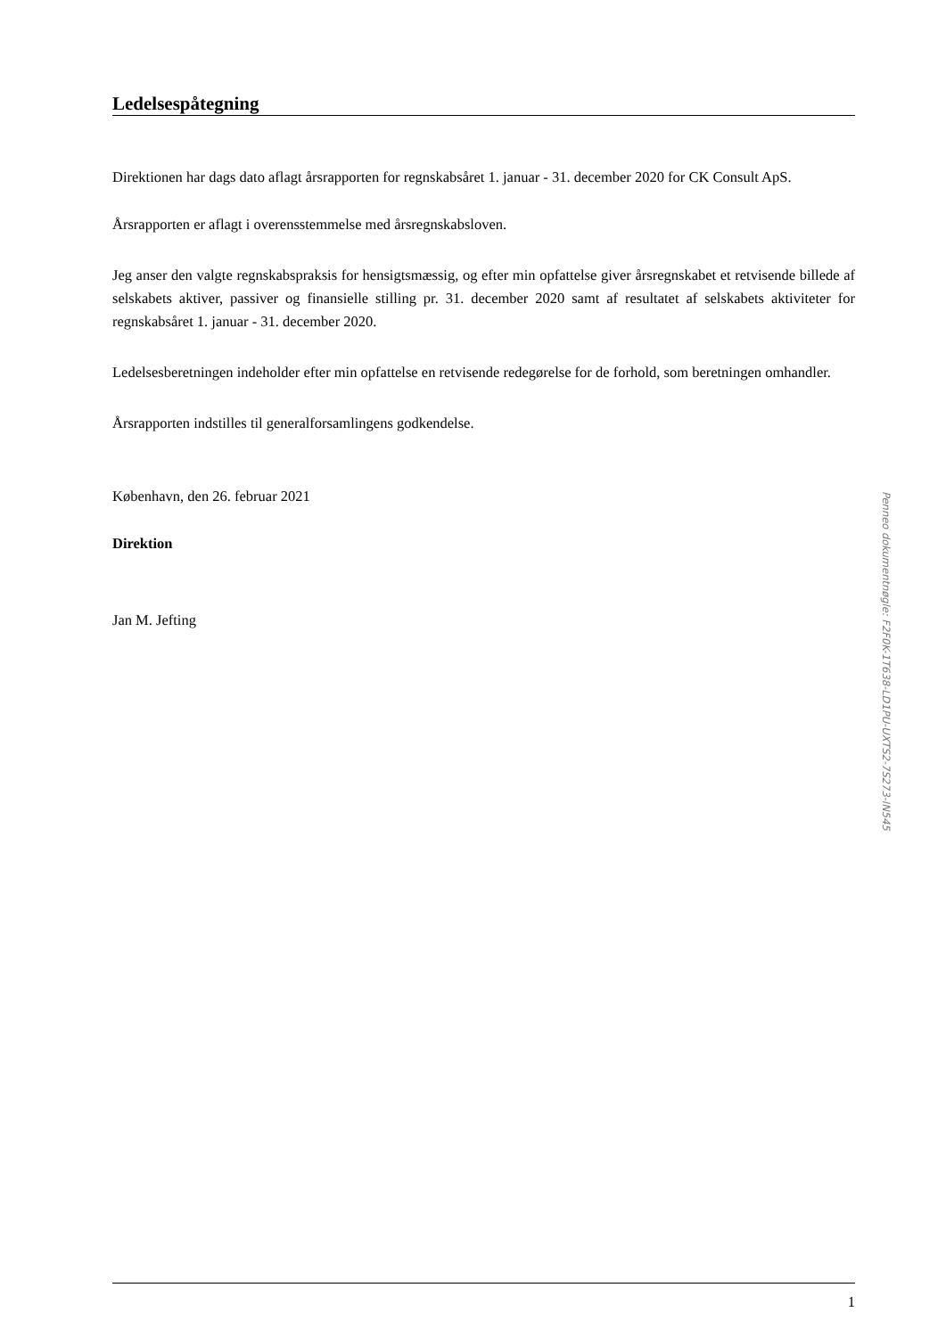Ledelsespåtegning
Direktionen har dags dato aflagt årsrapporten for regnskabsåret 1. januar - 31. december 2020 for CK Consult ApS.
Årsrapporten er aflagt i overensstemmelse med årsregnskabsloven.
Jeg anser den valgte regnskabspraksis for hensigtsmæssig, og efter min opfattelse giver årsregnskabet et retvisende billede af selskabets aktiver, passiver og finansielle stilling pr. 31. december 2020 samt af resultatet af selskabets aktiviteter for regnskabsåret 1. januar - 31. december 2020.
Ledelsesberetningen indeholder efter min opfattelse en retvisende redegørelse for de forhold, som beretningen omhandler.
Årsrapporten indstilles til generalforsamlingens godkendelse.
København, den 26. februar 2021
Direktion
Jan M. Jefting
1
Penneo dokumentnøgle: F2F0K-1T638-LD1PU-UXTS2-7S273-IN545